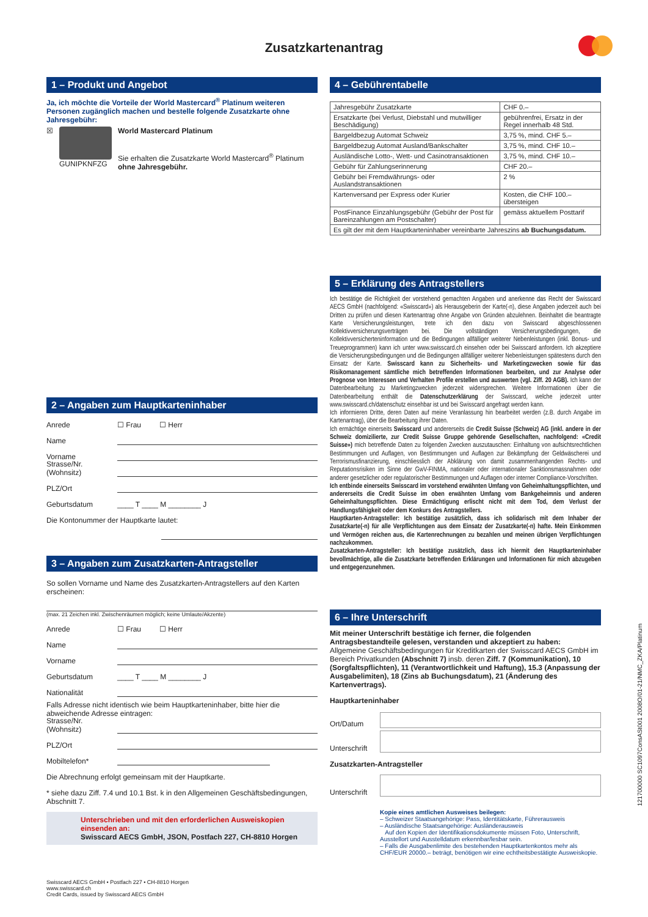Zusatzkartenantrag
1 – Produkt und Angebot
Ja, ich möchte die Vorteile der World Mastercard<sup>®</sup> Platinum weiteren Personen zugänglich machen und bestelle folgende Zusatzkarte ohne Jahresgebühr:
☒ GUNIPKNFZG World Mastercard Platinum
Sie erhalten die Zusatzkarte World Mastercard<sup>®</sup> Platinum ohne Jahresgebühr.
2 – Angaben zum Hauptkarteninhaber
Anrede ☐ Frau ☐ Herr
Name
Vorname
Strasse/Nr. (Wohnsitz)
PLZ/Ort
Geburtsdatum ____ T ____ M ________ J
Die Kontonummer der Hauptkarte lautet:
3 – Angaben zum Zusatzkarten-Antragsteller
So sollen Vorname und Name des Zusatzkarten-Antragstellers auf den Karten erscheinen:
(max. 21 Zeichen inkl. Zwischenräumen möglich; keine Umlaute/Akzente)
Anrede ☐ Frau ☐ Herr
Name
Vorname
Geburtsdatum ____ T ____ M ________ J
Nationalität
Falls Adresse nicht identisch wie beim Hauptkarteninhaber, bitte hier die abweichende Adresse eintragen:
Strasse/Nr. (Wohnsitz)
PLZ/Ort
Mobiltelefon*
Die Abrechnung erfolgt gemeinsam mit der Hauptkarte.
* siehe dazu Ziff. 7.4 und 10.1 Bst. k in den Allgemeinen Geschäftsbedingungen, Abschnitt 7.
Unterschrieben und mit den erforderlichen Ausweiskopien einsenden an:
Swisscard AECS GmbH, JSON, Postfach 227, CH-8810 Horgen
Swisscard AECS GmbH • Postfach 227 • CH-8810 Horgen
www.swisscard.ch
Credit Cards, issued by Swisscard AECS GmbH
4 – Gebührentabelle
| Jahresgebühr Zusatzkarte | CHF 0.– |
| Ersatzkarte (bei Verlust, Diebstahl und mutwilliger Beschädigung) | gebührenfrei, Ersatz in der Regel innerhalb 48 Std. |
| Bargeldbezug Automat Schweiz | 3,75 %, mind. CHF 5.– |
| Bargeldbezug Automat Ausland/Bankschalter | 3,75 %, mind. CHF 10.– |
| Ausländische Lotto-, Wett- und Casinotransaktionen | 3,75 %, mind. CHF 10.– |
| Gebühr für Zahlungserinnerung | CHF 20.– |
| Gebühr bei Fremdwährungs- oder Auslandstransaktionen | 2 % |
| Kartenversand per Express oder Kurier | Kosten, die CHF 100.– übersteigen |
| PostFinance Einzahlungsgebühr (Gebühr der Post für Bareinzahlungen am Postschalter) | gemäss aktuellem Posttarif |
| Es gilt der mit dem Hauptkarteninhaber vereinbarte Jahreszins ab Buchungsdatum. | |
5 – Erklärung des Antragstellers
Ich bestätige die Richtigkeit der vorstehend gemachten Angaben und anerkenne das Recht der Swisscard AECS GmbH (nachfolgend: «Swisscard») als Herausgeberin der Karte(-n), diese Angaben jederzeit auch bei Dritten zu prüfen und diesen Kartenantrag ohne Angabe von Gründen abzulehnen. Beinhaltet die beantragte Karte Versicherungsleistungen, trete ich den dazu von Swisscard abgeschlossenen Kollektivversicherungsverträgen bei. Die vollständigen Versicherungsbedingungen, die Kollektivversicherteninformation und die Bedingungen allfälliger weiterer Nebenleistungen (inkl. Bonus- und Treueprogrammen) kann ich unter www.swisscard.ch einsehen oder bei Swisscard anfordern. Ich akzeptiere die Versicherungsbedingungen und die Bedingungen allfälliger weiterer Nebenleistungen spätestens durch den Einsatz der Karte. Swisscard kann zu Sicherheits- und Marketingzwecken sowie für das Risikomanagement sämtliche mich betreffenden Informationen bearbeiten, und zur Analyse oder Prognose von Interessen und Verhalten Profile erstellen und auswerten (vgl. Ziff. 20 AGB). Ich kann der Datenbearbeitung zu Marketingzwecken jederzeit widersprechen. Weitere Informationen über die Datenbearbeitung enthält die Datenschutzerklärung der Swisscard, welche jederzeit unter www.swisscard.ch/datenschutz einsehbar ist und bei Swisscard angefragt werden kann.
Ich informieren Dritte, deren Daten auf meine Veranlassung hin bearbeitet werden (z.B. durch Angabe im Kartenantrag), über die Bearbeitung ihrer Daten.
Ich ermächtige einerseits Swisscard und andererseits die Credit Suisse (Schweiz) AG (inkl. andere in der Schweiz domizilierte, zur Credit Suisse Gruppe gehörende Gesellschaften, nachfolgend: «Credit Suisse») mich betreffende Daten zu folgenden Zwecken auszutauschen: Einhaltung von aufsichtsrechtlichen Bestimmungen und Auflagen, von Bestimmungen und Auflagen zur Bekämpfung der Geldwäscherei und Terrorismusfinanzierung, einschliesslich der Abklärung von damit zusammenhangenden Rechts- und Reputationsrisiken im Sinne der GwV-FINMA, nationaler oder internationaler Sanktionsmassnahmen oder anderer gesetzlicher oder regulatorischer Bestimmungen und Auflagen oder interner Compliance-Vorschriften.
Ich entbinde einerseits Swisscard im vorstehend erwähnten Umfang von Geheimhaltungspflichten, und andererseits die Credit Suisse im oben erwähnten Umfang vom Bankgeheimnis und anderen Geheimhaltungspflichten. Diese Ermächtigung erlischt nicht mit dem Tod, dem Verlust der Handlungsfähigkeit oder dem Konkurs des Antragstellers.
Hauptkarten-Antragsteller: Ich bestätige zusätzlich, dass ich solidarisch mit dem Inhaber der Zusatzkarte(-n) für alle Verpflichtungen aus dem Einsatz der Zusatzkarte(-n) hafte. Mein Einkommen und Vermögen reichen aus, die Kartenrechnungen zu bezahlen und meinen übrigen Verpflichtungen nachzukommen.
Zusatzkarten-Antragsteller: Ich bestätige zusätzlich, dass ich hiermit den Hauptkarteninhaber bevollmächtige, alle die Zusatzkarte betreffenden Erklärungen und Informationen für mich abzugeben und entgegenzunehmen.
6 – Ihre Unterschrift
Mit meiner Unterschrift bestätige ich ferner, die folgenden Antragsbestandteile gelesen, verstanden und akzeptiert zu haben:
Allgemeine Geschäftsbedingungen für Kreditkarten der Swisscard AECS GmbH im Bereich Privatkunden (Abschnitt 7) insb. deren Ziff. 7 (Kommunikation), 10 (Sorgfaltspflichten), 11 (Verantwortlichkeit und Haftung), 15.3 (Anpassung der Ausgabelimiten), 18 (Zins ab Buchungsdatum), 21 (Änderung des Kartenvertrags).
Hauptkarteninhaber
Ort/Datum
Unterschrift
Zusatzkarten-Antragsteller
Unterschrift
Kopie eines amtlichen Ausweises beilegen:
– Schweizer Staatsangehörige: Pass, Identitätskarte, Führerausweis
– Ausländische Staatsangehörige: Ausländerausweis
Auf den Kopien der Identifikationsdokumente müssen Foto, Unterschrift, Ausstellort und Ausstelldatum erkennbar/lesbar sein.
– Falls die Ausgabenlimite des bestehenden Hauptkartenkontos mehr als CHF/EUR 20000.– beträgt, benötigen wir eine echtheitsbestätigte Ausweiskopie.
121700000 SC1097ConsASt001 2008O/01-21/NMC_ZKA/Platinum